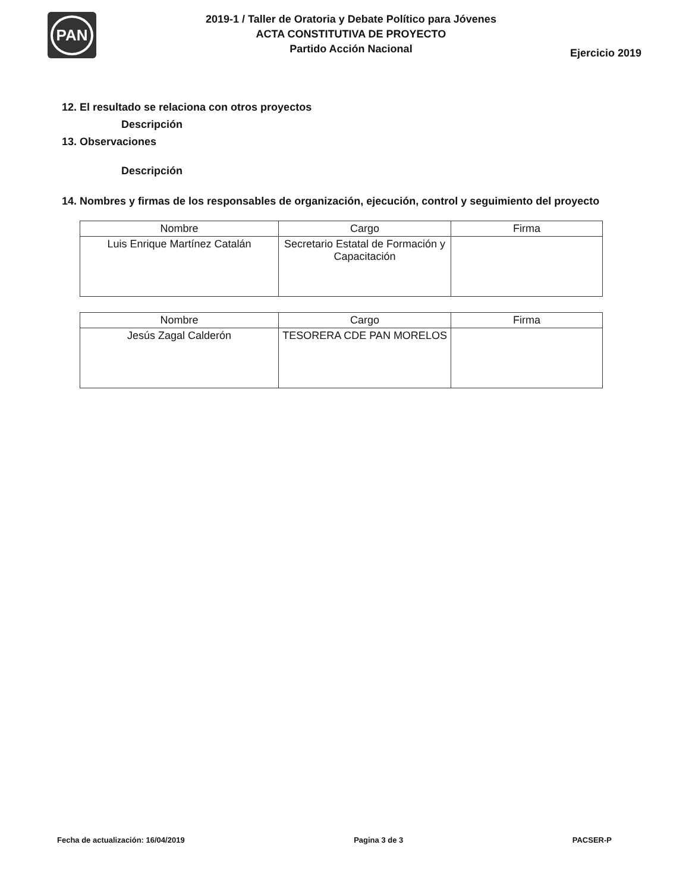PAN
2019-1 / Taller de Oratoria y Debate Político para Jóvenes
ACTA CONSTITUTIVA DE PROYECTO
Partido Acción Nacional
Ejercicio 2019
12. El resultado se relaciona con otros proyectos
Descripción
13. Observaciones
Descripción
14. Nombres y firmas de los responsables de organización, ejecución, control y seguimiento del proyecto
| Nombre | Cargo | Firma |
| --- | --- | --- |
| Luis Enrique Martínez Catalán | Secretario Estatal de Formación y Capacitación | |
| Nombre | Cargo | Firma |
| --- | --- | --- |
| Jesús Zagal Calderón | TESORERA CDE PAN MORELOS | |
Fecha de actualización: 16/04/2019 Pagina 3 de 3 PACSER-P